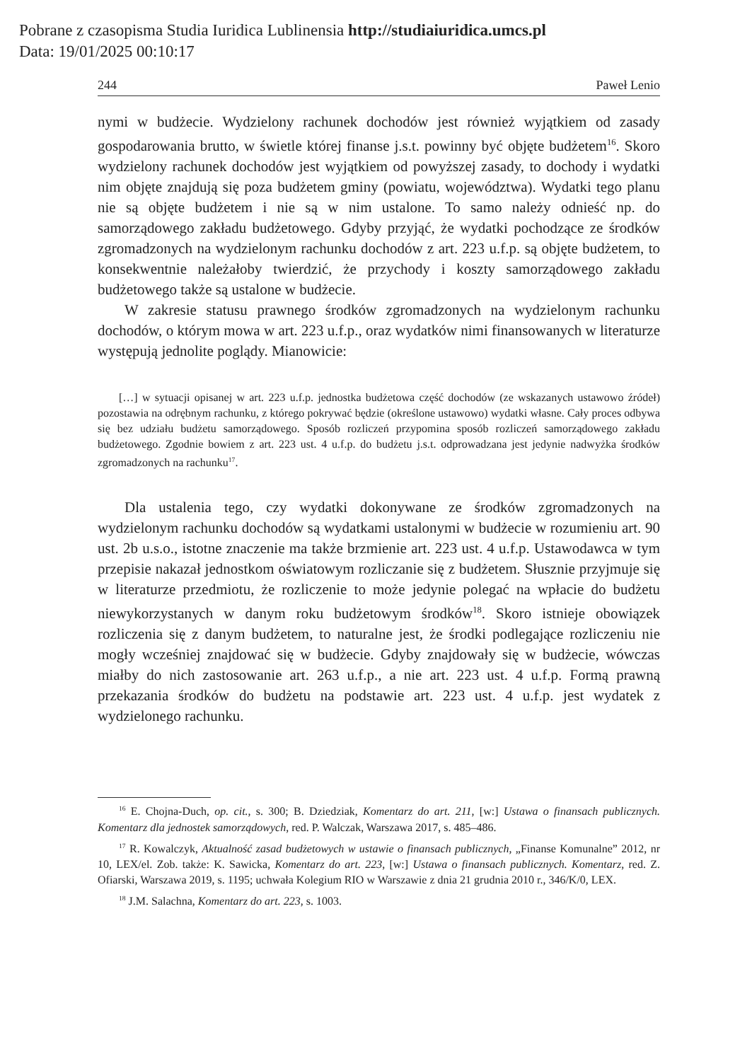Pobrane z czasopisma Studia Iuridica Lublinensia http://studiaiuridica.umcs.pl
Data: 19/01/2025 00:10:17
244 Paweł Lenio
nymi w budżecie. Wydzielony rachunek dochodów jest również wyjątkiem od zasady gospodarowania brutto, w świetle której finanse j.s.t. powinny być objęte budżetem<sup>16</sup>. Skoro wydzielony rachunek dochodów jest wyjątkiem od powyższej zasady, to dochody i wydatki nim objęte znajdują się poza budżetem gminy (powiatu, województwa). Wydatki tego planu nie są objęte budżetem i nie są w nim ustalone. To samo należy odnieść np. do samorządowego zakładu budżetowego. Gdyby przyjąć, że wydatki pochodzące ze środków zgromadzonych na wydzielonym rachunku dochodów z art. 223 u.f.p. są objęte budżetem, to konsekwentnie należałoby twierdzić, że przychody i koszty samorządowego zakładu budżetowego także są ustalone w budżecie.
W zakresie statusu prawnego środków zgromadzonych na wydzielonym rachunku dochodów, o którym mowa w art. 223 u.f.p., oraz wydatków nimi finansowanych w literaturze występują jednolite poglądy. Mianowicie:
[…] w sytuacji opisanej w art. 223 u.f.p. jednostka budżetowa część dochodów (ze wskazanych ustawowo źródeł) pozostawia na odrębnym rachunku, z którego pokrywać będzie (określone ustawowo) wydatki własne. Cały proces odbywa się bez udziału budżetu samorządowego. Sposób rozliczeń przypomina sposób rozliczeń samorządowego zakładu budżetowego. Zgodnie bowiem z art. 223 ust. 4 u.f.p. do budżetu j.s.t. odprowadzana jest jedynie nadwyżka środków zgromadzonych na rachunku<sup>17</sup>.
Dla ustalenia tego, czy wydatki dokonywane ze środków zgromadzonych na wydzielonym rachunku dochodów są wydatkami ustalonymi w budżecie w rozumieniu art. 90 ust. 2b u.s.o., istotne znaczenie ma także brzmienie art. 223 ust. 4 u.f.p. Ustawodawca w tym przepisie nakazał jednostkom oświatowym rozliczanie się z budżetem. Słusznie przyjmuje się w literaturze przedmiotu, że rozliczenie to może jedynie polegać na wpłacie do budżetu niewykorzystanych w danym roku budżetowym środków<sup>18</sup>. Skoro istnieje obowiązek rozliczenia się z danym budżetem, to naturalne jest, że środki podlegające rozliczeniu nie mogły wcześniej znajdować się w budżecie. Gdyby znajdowały się w budżecie, wówczas miałby do nich zastosowanie art. 263 u.f.p., a nie art. 223 ust. 4 u.f.p. Formą prawną przekazania środków do budżetu na podstawie art. 223 ust. 4 u.f.p. jest wydatek z wydzielonego rachunku.
<sup>16</sup> E. Chojna-Duch, op. cit., s. 300; B. Dziedziak, Komentarz do art. 211, [w:] Ustawa o finansach publicznych. Komentarz dla jednostek samorządowych, red. P. Walczak, Warszawa 2017, s. 485–486.
<sup>17</sup> R. Kowalczyk, Aktualność zasad budżetowych w ustawie o finansach publicznych, „Finanse Komunalne” 2012, nr 10, LEX/el. Zob. także: K. Sawicka, Komentarz do art. 223, [w:] Ustawa o finansach publicznych. Komentarz, red. Z. Ofiarski, Warszawa 2019, s. 1195; uchwała Kolegium RIO w Warszawie z dnia 21 grudnia 2010 r., 346/K/0, LEX.
<sup>18</sup> J.M. Salachna, Komentarz do art. 223, s. 1003.